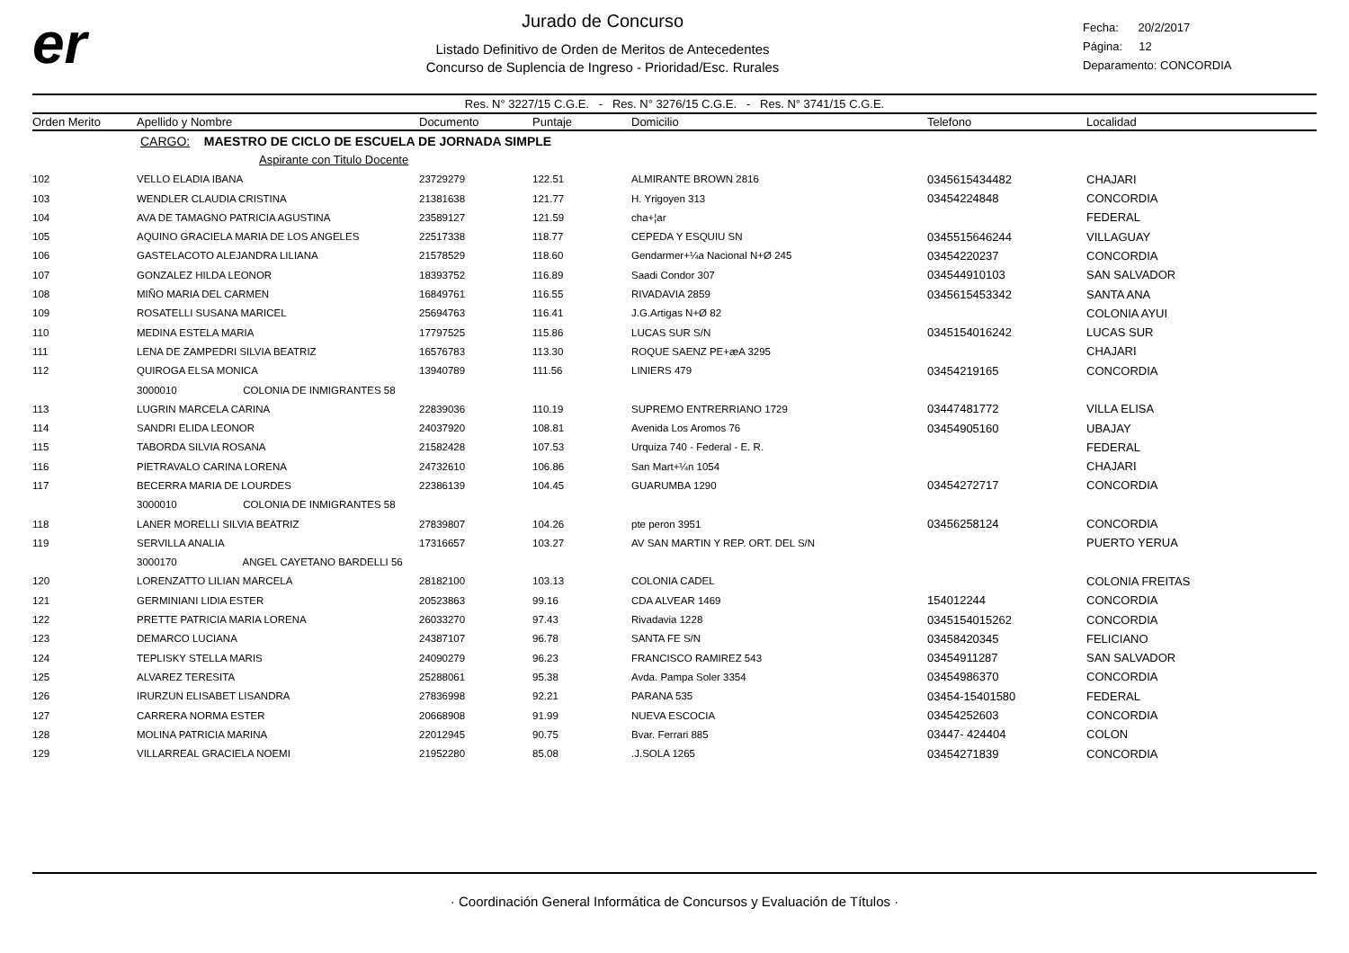er
Jurado de Concurso
Listado Definitivo de Orden de Meritos de Antecedentes
Concurso de Suplencia de Ingreso - Prioridad/Esc. Rurales
Fecha: 20/2/2017
Página: 12
Deparamento: CONCORDIA
Res. N° 3227/15 C.G.E. - Res. N° 3276/15 C.G.E. - Res. N° 3741/15 C.G.E.
| Orden Merito | Apellido y Nombre | Documento | Puntaje | Domicilio | Telefono | Localidad |
| --- | --- | --- | --- | --- | --- | --- |
| | CARGO: MAESTRO DE CICLO DE ESCUELA DE JORNADA SIMPLE | | | | | |
| | Aspirante con Titulo Docente | | | | | |
| 102 | VELLO ELADIA IBANA | 23729279 | 122.51 | ALMIRANTE BROWN 2816 | 0345615434482 | CHAJARI |
| 103 | WENDLER CLAUDIA CRISTINA | 21381638 | 121.77 | H. Yrigoyen 313 | 03454224848 | CONCORDIA |
| 104 | AVA DE TAMAGNO PATRICIA AGUSTINA | 23589127 | 121.59 | cha+¦ar | | FEDERAL |
| 105 | AQUINO GRACIELA MARIA DE LOS ANGELES | 22517338 | 118.77 | CEPEDA Y ESQUIU SN | 0345515646244 | VILLAGUAY |
| 106 | GASTELACOTO ALEJANDRA LILIANA | 21578529 | 118.60 | Gendarmer+¼a Nacional N+Ø 245 | 03454220237 | CONCORDIA |
| 107 | GONZALEZ HILDA LEONOR | 18393752 | 116.89 | Saadi Condor 307 | 034544910103 | SAN SALVADOR |
| 108 | MIÑO MARIA DEL CARMEN | 16849761 | 116.55 | RIVADAVIA 2859 | 0345615453342 | SANTA ANA |
| 109 | ROSATELLI SUSANA MARICEL | 25694763 | 116.41 | J.G.Artigas N+Ø 82 | | COLONIA AYUI |
| 110 | MEDINA ESTELA MARIA | 17797525 | 115.86 | LUCAS SUR S/N | 0345154016242 | LUCAS SUR |
| 111 | LENA DE ZAMPEDRI SILVIA BEATRIZ | 16576783 | 113.30 | ROQUE SAENZ PE+æA 3295 | | CHAJARI |
| 112 | QUIROGA ELSA MONICA | 13940789 | 111.56 | LINIERS 479 | 03454219165 | CONCORDIA |
| | 3000010 COLONIA DE INMIGRANTES 58 | | | | | |
| 113 | LUGRIN MARCELA CARINA | 22839036 | 110.19 | SUPREMO ENTRERRIANO 1729 | 03447481772 | VILLA ELISA |
| 114 | SANDRI ELIDA LEONOR | 24037920 | 108.81 | Avenida Los Aromos 76 | 03454905160 | UBAJAY |
| 115 | TABORDA SILVIA ROSANA | 21582428 | 107.53 | Urquiza 740 - Federal - E. R. | | FEDERAL |
| 116 | PIETRAVALO CARINA LORENA | 24732610 | 106.86 | San Mart+¼n 1054 | | CHAJARI |
| 117 | BECERRA MARIA DE LOURDES | 22386139 | 104.45 | GUARUMBA 1290 | 03454272717 | CONCORDIA |
| | 3000010 COLONIA DE INMIGRANTES 58 | | | | | |
| 118 | LANER MORELLI SILVIA BEATRIZ | 27839807 | 104.26 | pte peron 3951 | 03456258124 | CONCORDIA |
| 119 | SERVILLA ANALIA | 17316657 | 103.27 | AV SAN MARTIN Y REP. ORT. DEL S/N | | PUERTO YERUA |
| | 3000170 ANGEL CAYETANO BARDELLI 56 | | | | | |
| 120 | LORENZATTO LILIAN MARCELA | 28182100 | 103.13 | COLONIA CADEL | | COLONIA FREITAS |
| 121 | GERMINIANI LIDIA ESTER | 20523863 | 99.16 | CDA ALVEAR 1469 | 154012244 | CONCORDIA |
| 122 | PRETTE PATRICIA MARIA LORENA | 26033270 | 97.43 | Rivadavia 1228 | 0345154015262 | CONCORDIA |
| 123 | DEMARCO LUCIANA | 24387107 | 96.78 | SANTA FE S/N | 03458420345 | FELICIANO |
| 124 | TEPLISKY STELLA MARIS | 24090279 | 96.23 | FRANCISCO RAMIREZ 543 | 03454911287 | SAN SALVADOR |
| 125 | ALVAREZ TERESITA | 25288061 | 95.38 | Avda. Pampa Soler 3354 | 03454986370 | CONCORDIA |
| 126 | IRURZUN ELISABET LISANDRA | 27836998 | 92.21 | PARANA 535 | 03454-15401580 | FEDERAL |
| 127 | CARRERA NORMA ESTER | 20668908 | 91.99 | NUEVA ESCOCIA | 03454252603 | CONCORDIA |
| 128 | MOLINA PATRICIA MARINA | 22012945 | 90.75 | Bvar. Ferrari 885 | 03447- 424404 | COLON |
| 129 | VILLARREAL GRACIELA NOEMI | 21952280 | 85.08 | .J.SOLA 1265 | 03454271839 | CONCORDIA |
· Coordinación General Informática de Concursos y Evaluación de Títulos ·